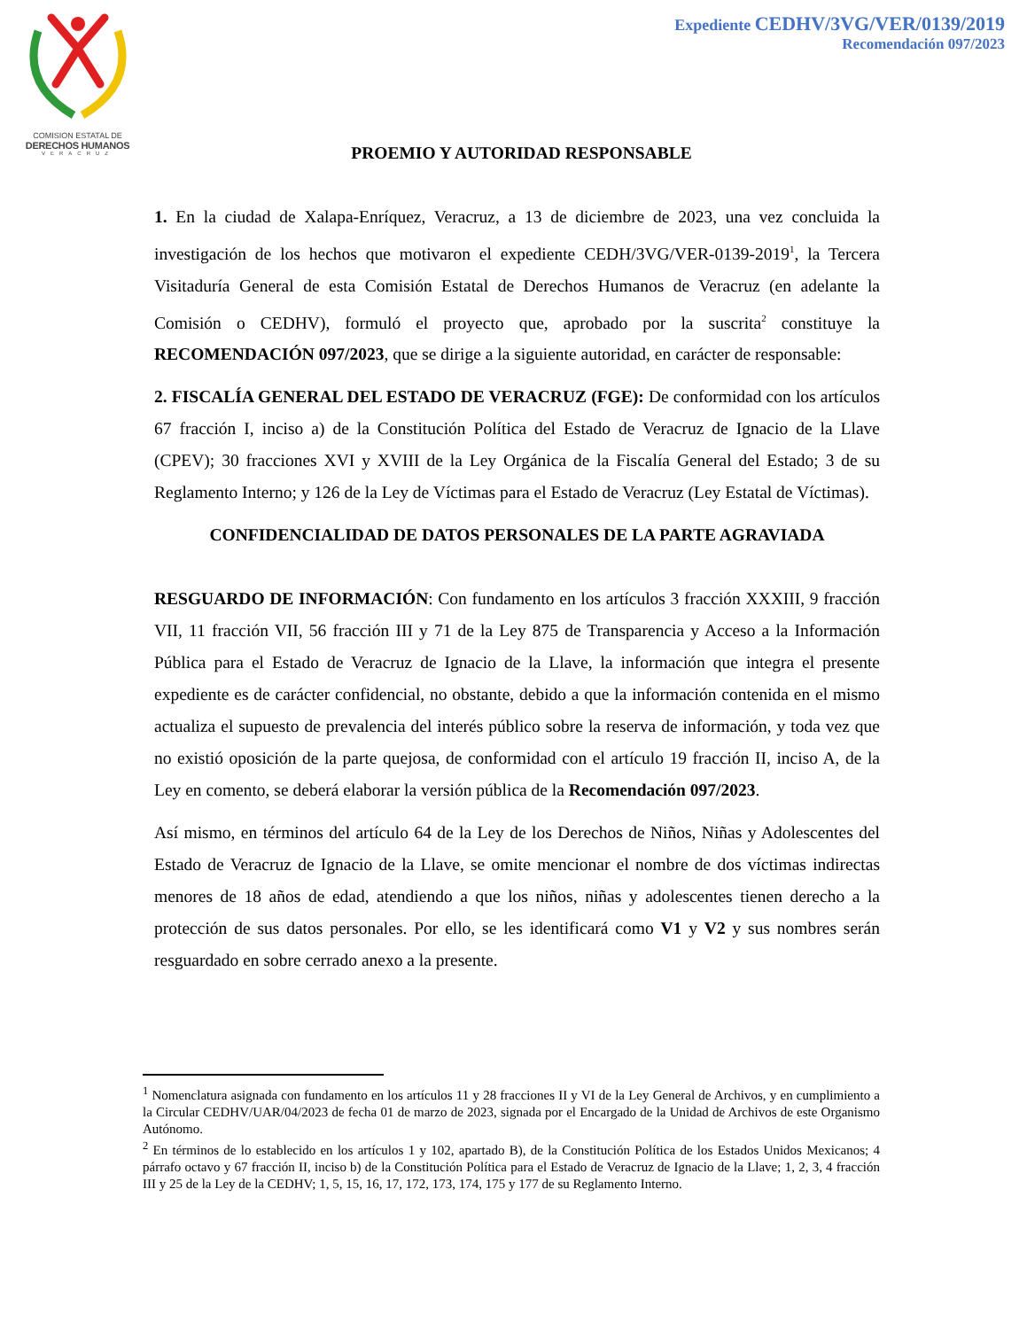COMISION ESTATAL DE
DERECHOS HUMANOS
VERACRUZ
Expediente CEDHV/3VG/VER/0139/2019
Recomendación 097/2023
PROEMIO Y AUTORIDAD RESPONSABLE
1. En la ciudad de Xalapa-Enríquez, Veracruz, a 13 de diciembre de 2023, una vez concluida la investigación de los hechos que motivaron el expediente CEDH/3VG/VER-0139-2019<sup>1</sup>, la Tercera Visitaduría General de esta Comisión Estatal de Derechos Humanos de Veracruz (en adelante la Comisión o CEDHV), formuló el proyecto que, aprobado por la suscrita<sup>2</sup> constituye la RECOMENDACIÓN 097/2023, que se dirige a la siguiente autoridad, en carácter de responsable:
2. FISCALÍA GENERAL DEL ESTADO DE VERACRUZ (FGE): De conformidad con los artículos 67 fracción I, inciso a) de la Constitución Política del Estado de Veracruz de Ignacio de la Llave (CPEV); 30 fracciones XVI y XVIII de la Ley Orgánica de la Fiscalía General del Estado; 3 de su Reglamento Interno; y 126 de la Ley de Víctimas para el Estado de Veracruz (Ley Estatal de Víctimas).
CONFIDENCIALIDAD DE DATOS PERSONALES DE LA PARTE AGRAVIADA
RESGUARDO DE INFORMACIÓN: Con fundamento en los artículos 3 fracción XXXIII, 9 fracción VII, 11 fracción VII, 56 fracción III y 71 de la Ley 875 de Transparencia y Acceso a la Información Pública para el Estado de Veracruz de Ignacio de la Llave, la información que integra el presente expediente es de carácter confidencial, no obstante, debido a que la información contenida en el mismo actualiza el supuesto de prevalencia del interés público sobre la reserva de información, y toda vez que no existió oposición de la parte quejosa, de conformidad con el artículo 19 fracción II, inciso A, de la Ley en comento, se deberá elaborar la versión pública de la Recomendación 097/2023.
Así mismo, en términos del artículo 64 de la Ley de los Derechos de Niños, Niñas y Adolescentes del Estado de Veracruz de Ignacio de la Llave, se omite mencionar el nombre de dos víctimas indirectas menores de 18 años de edad, atendiendo a que los niños, niñas y adolescentes tienen derecho a la protección de sus datos personales. Por ello, se les identificará como V1 y V2 y sus nombres serán resguardado en sobre cerrado anexo a la presente.
<sup>1</sup> Nomenclatura asignada con fundamento en los artículos 11 y 28 fracciones II y VI de la Ley General de Archivos, y en cumplimiento a la Circular CEDHV/UAR/04/2023 de fecha 01 de marzo de 2023, signada por el Encargado de la Unidad de Archivos de este Organismo Autónomo.
<sup>2</sup> En términos de lo establecido en los artículos 1 y 102, apartado B), de la Constitución Política de los Estados Unidos Mexicanos; 4 párrafo octavo y 67 fracción II, inciso b) de la Constitución Política para el Estado de Veracruz de Ignacio de la Llave; 1, 2, 3, 4 fracción III y 25 de la Ley de la CEDHV; 1, 5, 15, 16, 17, 172, 173, 174, 175 y 177 de su Reglamento Interno.